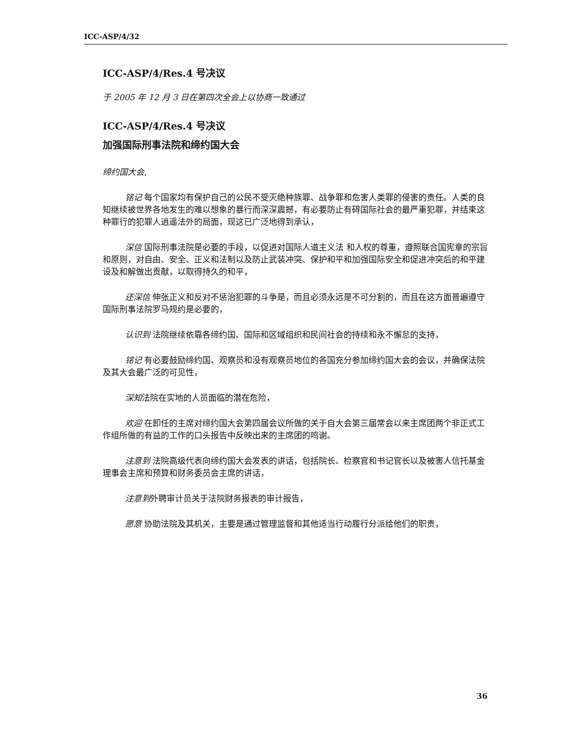ICC-ASP/4/32
ICC-ASP/4/Res.4 号决议
于 2005 年 12 月 3 日在第四次全会上以协商一致通过
ICC-ASP/4/Res.4 号决议
加强国际刑事法院和缔约国大会
缔约国大会,
铭记 每个国家均有保护自己的公民不受灭绝种族罪、战争罪和危害人类罪的侵害的责任。人类的良知继续被世界各地发生的难以想象的暴行而深深震撼，有必要防止有碍国际社会的最严重犯罪，并结束这种罪行的犯罪人逍遥法外的局面，现这已广泛地得到承认，
深信 国际刑事法院是必要的手段，以促进对国际人道主义法 和人权的尊重，遵照联合国宪章的宗旨和原则，对自由、安全、正义和法制以及防止武装冲突、保护和平和加强国际安全和促进冲突后的和平建设及和解做出贡献，以取得持久的和平，
还深信 伸张正义和反对不惩治犯罪的斗争是，而且必须永远是不可分割的，而且在这方面普遍遵守国际刑事法院罗马规约是必要的，
认识到 法院继续依靠各缔约国、国际和区域组织和民间社会的持续和永不懈怠的支持，
铭记 有必要鼓励缔约国、观察员和没有观察员地位的各国充分参加缔约国大会的会议，并确保法院及其大会最广泛的可见性，
深知法院在实地的人员面临的潜在危险，
欢迎 在卸任的主席对缔约国大会第四届会议所做的关于自大会第三届常会以来主席团两个非正式工作组所做的有益的工作的口头报告中反映出来的主席团的鸣谢。
注意到 法院高级代表向缔约国大会发表的讲话，包括院长、检察官和书记官长以及被害人信托基金理事会主席和预算和财务委员会主席的讲话，
注意到外聘审计员关于法院财务报表的审计报告，
愿意 协助法院及其机关，主要是通过管理监督和其他适当行动履行分派给他们的职责，
36